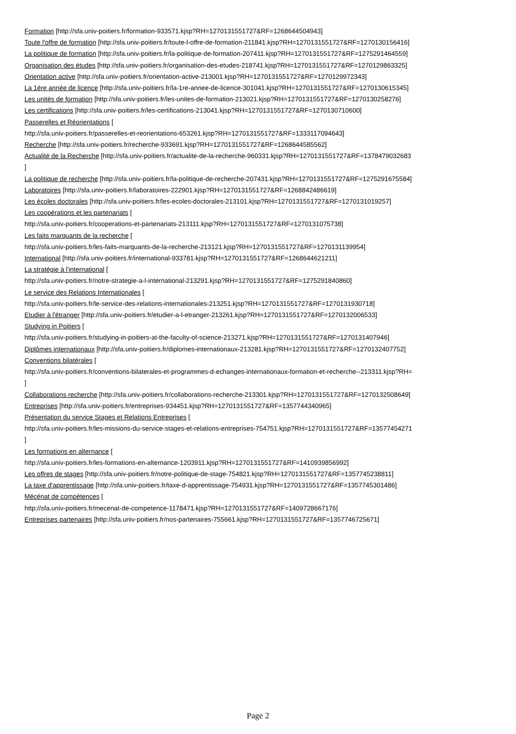Formation [http://sfa.univ-poitiers.fr/formation-933571.kjsp?RH=1270131551727&RF=1268644504943]
Toute l'offre de formation [http://sfa.univ-poitiers.fr/toute-l-offre-de-formation-211841.kjsp?RH=1270131551727&RF=1270130156416]
La politique de formation [http://sfa.univ-poitiers.fr/la-politique-de-formation-207411.kjsp?RH=1270131551727&RF=1275291464559]
Organisation des études [http://sfa.univ-poitiers.fr/organisation-des-etudes-218741.kjsp?RH=1270131551727&RF=1270129863325]
Orientation active [http://sfa.univ-poitiers.fr/orientation-active-213001.kjsp?RH=1270131551727&RF=1270129972343]
La 1ère année de licence [http://sfa.univ-poitiers.fr/la-1re-annee-de-licence-301041.kjsp?RH=1270131551727&RF=1270130615345]
Les unités de formation [http://sfa.univ-poitiers.fr/les-unites-de-formation-213021.kjsp?RH=1270131551727&RF=1270130258276]
Les certifications [http://sfa.univ-poitiers.fr/les-certifications-213041.kjsp?RH=1270131551727&RF=1270130710600]
Passerelles et Réorientations [
http://sfa.univ-poitiers.fr/passerelles-et-reorientations-653261.kjsp?RH=1270131551727&RF=1333117094643]
Recherche [http://sfa.univ-poitiers.fr/recherche-933691.kjsp?RH=1270131551727&RF=1268644585562]
Actualité de la Recherche [http://sfa.univ-poitiers.fr/actualite-de-la-recherche-960331.kjsp?RH=1270131551727&RF=1378479032683
]
La politique de recherche [http://sfa.univ-poitiers.fr/la-politique-de-recherche-207431.kjsp?RH=1270131551727&RF=1275291675584]
Laboratoires [http://sfa.univ-poitiers.fr/laboratoires-222901.kjsp?RH=1270131551727&RF=1268842486619]
Les écoles doctorales [http://sfa.univ-poitiers.fr/les-ecoles-doctorales-213101.kjsp?RH=1270131551727&RF=1270131019257]
Les coopérations et les partenariats [
http://sfa.univ-poitiers.fr/cooperations-et-partenariats-213111.kjsp?RH=1270131551727&RF=1270131075738]
Les faits marquants de la recherche [
http://sfa.univ-poitiers.fr/les-faits-marquants-de-la-recherche-213121.kjsp?RH=1270131551727&RF=1270131139954]
International [http://sfa.univ-poitiers.fr/international-933781.kjsp?RH=1270131551727&RF=1268644621211]
La stratégie à l'international [
http://sfa.univ-poitiers.fr/notre-strategie-a-l-international-213291.kjsp?RH=1270131551727&RF=1275291840860]
Le service des Relations Internationales [
http://sfa.univ-poitiers.fr/le-service-des-relations-internationales-213251.kjsp?RH=1270131551727&RF=1270131930718]
Etudier à l'étranger [http://sfa.univ-poitiers.fr/etudier-a-l-etranger-213261.kjsp?RH=1270131551727&RF=1270132006533]
Studying in Poitiers [
http://sfa.univ-poitiers.fr/studying-in-poitiers-at-the-faculty-of-science-213271.kjsp?RH=1270131551727&RF=1270131407946]
Diplômes internationaux [http://sfa.univ-poitiers.fr/diplomes-internationaux-213281.kjsp?RH=1270131551727&RF=1270132407752]
Conventions bilatérales [
http://sfa.univ-poitiers.fr/conventions-bilaterales-et-programmes-d-echanges-internationaux-formation-et-recherche--213311.kjsp?RH=
]
Collaborations recherche [http://sfa.univ-poitiers.fr/collaborations-recherche-213301.kjsp?RH=1270131551727&RF=1270132508649]
Entreprises [http://sfa.univ-poitiers.fr/entreprises-934451.kjsp?RH=1270131551727&RF=1357744340965]
Présentation du service Stages et Relations Entreprises [
http://sfa.univ-poitiers.fr/les-missions-du-service-stages-et-relations-entreprises-754751.kjsp?RH=1270131551727&RF=13577454271
]
Les formations en alternance [
http://sfa.univ-poitiers.fr/les-formations-en-alternance-1203911.kjsp?RH=1270131551727&RF=1410939856992]
Les offres de stages [http://sfa.univ-poitiers.fr/notre-politique-de-stage-754821.kjsp?RH=1270131551727&RF=1357745238811]
La taxe d'apprentissage [http://sfa.univ-poitiers.fr/taxe-d-apprentissage-754931.kjsp?RH=1270131551727&RF=1357745301486]
Mécénat de compétences [
http://sfa.univ-poitiers.fr/mecenat-de-competence-1178471.kjsp?RH=1270131551727&RF=1409728667176]
Entreprises partenaires [http://sfa.univ-poitiers.fr/nos-partenaires-755661.kjsp?RH=1270131551727&RF=1357746725671]
Page 2